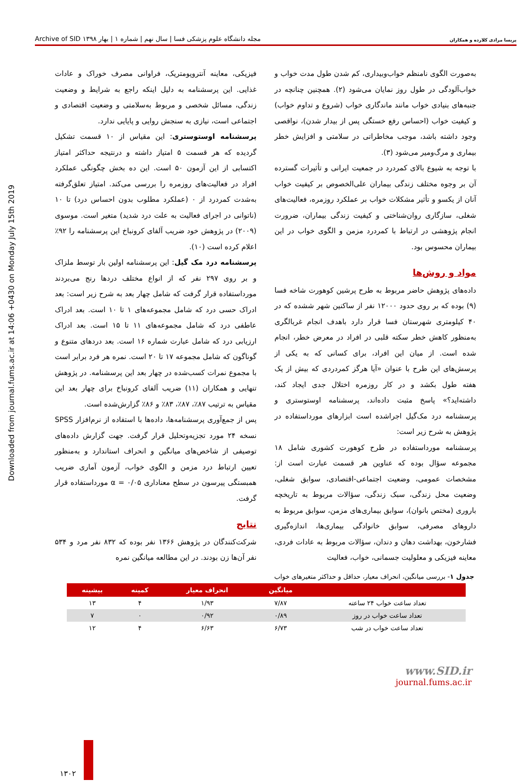پریسا مرادی کلارده و همکاران مجله دانشگاه علوم پزشکی فسا | سال نهم | شماره ۱ | بهار ۱۳۹۸ Archive of SID
Downloaded from journal.fums.ac.ir at 14:06 +0430 on Monday July 15th 2019
به‌صورت الگوی نامنظم خواب‌وبیداری، کم شدن طول مدت خواب و خواب‌آلودگی در طول روز نمایان می‌شود (۲). همچنین چنانچه در جنبه‌های بنیادی خواب مانند ماندگاری خواب (شروع و تداوم خواب) و کیفیت خواب (احساس رفع خستگی پس از بیدار شدن)، نواقصی وجود داشته باشد، موجب مخاطراتی در سلامتی و افزایش خطر بیماری و مرگ‌ومیر می‌شود (۳).
با توجه به شیوع بالای کمردرد در جمعیت ایرانی و تأثیرات گسترده آن بر وجوه مختلف زندگی بیماران علی‌الخصوص بر کیفیت خواب آنان از یکسو و تأثیر مشکلات خواب بر عملکرد روزمره، فعالیت‌های شغلی، سازگاری روان‌شناختی و کیفیت زندگی بیماران، ضرورت انجام پژوهشی در ارتباط با کمردرد مزمن و الگوی خواب در این بیماران محسوس بود.
مواد و روش‌ها
داده‌های پژوهش حاضر مربوط به طرح پرشین کوهورت شاخه فسا (۹) بوده که بر روی حدود ۱۲۰۰۰ نفر از ساکنین شهر ششده که در ۴۰ کیلومتری شهرستان فسا قرار دارد باهدف انجام غربالگری به‌منظور کاهش خطر سکته قلبی در افراد در معرض خطر، انجام شده است. از میان این افراد، برای کسانی که به یکی از پرسش‌های این طرح با عنوان «آیا هرگز کمردردی که بیش از یک هفته طول بکشد و در کار روزمره اختلال جدی ایجاد کند، داشته‌اید؟» پاسخ مثبت داده‌اند، پرسشنامه اوستوستری و پرسشنامه درد مک‌گیل اجراشده است ابزارهای مورداستفاده در پژوهش به شرح زیر است:
پرسشنامه مورداستفاده در طرح کوهورت کشوری شامل ۱۸ مجموعه سؤال بوده که عناوین هر قسمت عبارت است از: مشخصات عمومی، وضعیت اجتماعی-اقتصادی، سوابق شغلی، وضعیت محل زندگی، سبک زندگی، سؤالات مربوط به تاریخچه باروری (مختص بانوان)، سوابق بیماری‌های مزمن، سوابق مربوط به داروهای مصرفی، سوابق خانوادگی بیماری‌ها، اندازه‌گیری فشارخون، بهداشت دهان و دندان، سؤالات مربوط به عادات فردی، معاینه فیزیکی و معلولیت جسمانی، خواب، فعالیت
فیزیکی، معاینه آنتروپومتریک، فراوانی مصرف خوراک و عادات غذایی. این پرسشنامه به دلیل اینکه راجع به شرایط و وضعیت زندگی، مسائل شخصی و مربوط به‌سلامتی و وضعیت اقتصادی و اجتماعی است، نیازی به سنجش روایی و پایایی ندارد.
پرسشنامه اوستوستری: این مقیاس از ۱۰ قسمت تشکیل گردیده که هر قسمت ۵ امتیاز داشته و درنتیجه حداکثر امتیاز اکتسابی از این آزمون ۵۰ است. این ده بخش چگونگی عملکرد افراد در فعالیت‌های روزمره را بررسی می‌کند. امتیاز تعلق‌گرفته به‌شدت کمردرد از ۰ (عملکرد مطلوب بدون احساس درد) تا ۱۰ (ناتوانی در اجرای فعالیت به علت درد شدید) متغیر است. موسوی (۲۰۰۹) در پژوهش خود ضریب آلفای کرونباخ این پرسشنامه را ۹۲٪ اعلام کرده است (۱۰).
پرسشنامه درد مک گیل: این پرسشنامه اولین بار توسط ملزاک و بر روی ۲۹۷ نفر که از انواع مختلف دردها رنج می‌بردند مورداستفاده قرار گرفت که شامل چهار بعد به شرح زیر است: بعد ادراک حسی درد که شامل مجموعه‌های ۱ تا ۱۰ است. بعد ادراک عاطفی درد که شامل مجموعه‌های ۱۱ تا ۱۵ است. بعد ادراک ارزیابی درد که شامل عبارت شماره ۱۶ است. بعد دردهای متنوع و گوناگون که شامل مجموعه ۱۷ تا ۲۰ است. نمره هر فرد برابر است با مجموع نمرات کسب‌شده در چهار بعد این پرسشنامه. در پژوهش تنهایی و همکاران (۱۱) ضریب آلفای کرونباخ برای چهار بعد این مقیاس به ترتیب ۸۷٪، ۸۷٪، ۸۳٪ و ۸۶٪ گزارش‌شده است.
پس از جمع‌آوری پرسشنامه‌ها، داده‌ها با استفاده از نرم‌افزار SPSS نسخه ۲۴ مورد تجزیه‌وتحلیل قرار گرفت. جهت گزارش داده‌های توصیفی از شاخص‌های میانگین و انحراف استاندارد و به‌منظور تعیین ارتباط درد مزمن و الگوی خواب، آزمون آماری ضریب همبستگی پیرسون در سطح معناداری α = ۰/۰۵ مورداستفاده قرار گرفت.
نتایج
شرکت‌کنندگان در پژوهش ۱۳۶۶ نفر بوده که ۸۳۲ نفر مرد و ۵۳۴ نفر آن‌ها زن بودند. در این مطالعه میانگین نمره
جدول ۱- بررسی میانگین، انحراف معیار، حداقل و حداکثر متغیرهای خواب
| | میانگین | انحراف معیار | کمینه | بیشینه |
| --- | --- | --- | --- | --- |
| تعداد ساعت خواب ۲۴ ساعته | ۷/۸۷ | ۱/۹۳ | ۴ | ۱۳ |
| تعداد ساعت خواب در روز | ۰/۸۹ | ۰/۹۲ | ۰ | ۷ |
| تعداد ساعت خواب در شب | ۶/۷۳ | ۶/۶۳ | ۴ | ۱۲ |
www.SID.ir
journal.fums.ac.ir
۱۳۰۲